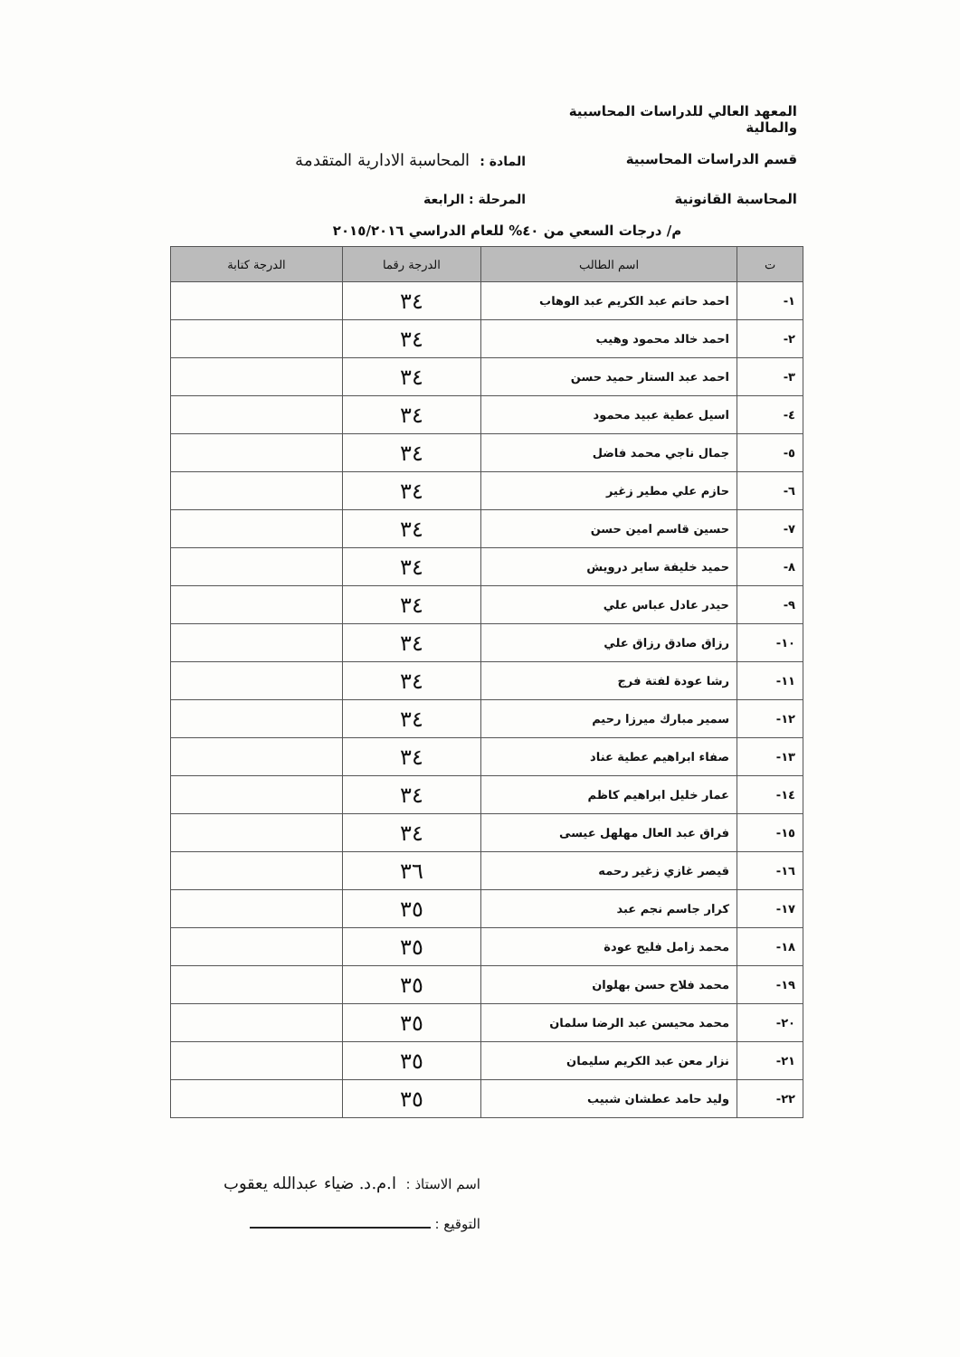المعهد العالي للدراسات المحاسبية والمالية
قسم الدراسات المحاسبية المادة : المحاسبة الادارية المتقدمة
المحاسبة القانونية المرحلة : الرابعة
م/ درجات السعي من ٤٠% للعام الدراسي ٢٠١٥/٢٠١٦
| ت | اسم الطالب | الدرجة رقما | الدرجة كتابة |
| --- | --- | --- | --- |
| ١- | احمد حاتم عبد الكريم عبد الوهاب | ٣٤ | |
| ٢- | احمد خالد محمود وهيب | ٣٤ | |
| ٣- | احمد عبد الستار حميد حسن | ٣٤ | |
| ٤- | اسيل عطية عبيد محمود | ٣٤ | |
| ٥- | جمال ناجي محمد فاضل | ٣٤ | |
| ٦- | حازم علي مطير زغير | ٣٤ | |
| ٧- | حسين قاسم امين حسن | ٣٤ | |
| ٨- | حميد خليفة ساير درويش | ٣٤ | |
| ٩- | حيدر عادل عباس علي | ٣٤ | |
| ١٠- | رزاق صادق رزاق علي | ٣٤ | |
| ١١- | رشا عودة لفتة فرج | ٣٤ | |
| ١٢- | سمير مبارك ميرزا رحيم | ٣٤ | |
| ١٣- | صفاء ابراهيم عطية عناد | ٣٤ | |
| ١٤- | عمار خليل ابراهيم كاظم | ٣٤ | |
| ١٥- | فراق عبد العال مهلهل عيسى | ٣٤ | |
| ١٦- | قيصر غازي زغير رحمه | ٣٦ | |
| ١٧- | كرار جاسم نجم عبد | ٣٥ | |
| ١٨- | محمد زامل فليح عودة | ٣٥ | |
| ١٩- | محمد فلاح حسن بهلوان | ٣٥ | |
| ٢٠- | محمد محيسن عبد الرضا سلمان | ٣٥ | |
| ٢١- | نزار معن عبد الكريم سليمان | ٣٥ | |
| ٢٢- | وليد حامد عطشان شبيب | ٣٥ | |
اسم الاستاذ : ا.م.د. ضياء عبدالله يعقوب
التوقيع :